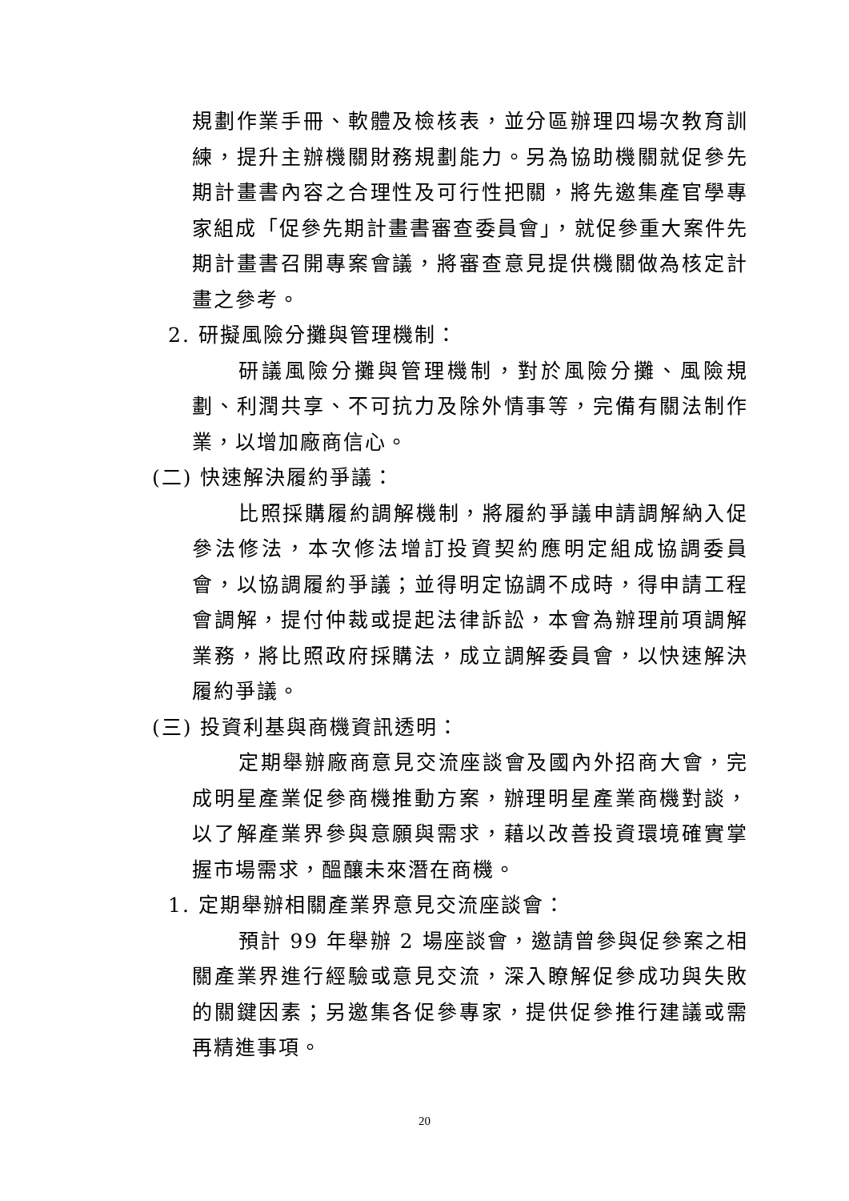規劃作業手冊、軟體及檢核表，並分區辦理四場次教育訓練，提升主辦機關財務規劃能力。另為協助機關就促參先期計畫書內容之合理性及可行性把關，將先邀集產官學專家組成「促參先期計畫書審查委員會」，就促參重大案件先期計畫書召開專案會議，將審查意見提供機關做為核定計畫之參考。
2. 研擬風險分攤與管理機制：
研議風險分攤與管理機制，對於風險分攤、風險規劃、利潤共享、不可抗力及除外情事等，完備有關法制作業，以增加廠商信心。
(二) 快速解決履約爭議：
比照採購履約調解機制，將履約爭議申請調解納入促參法修法，本次修法增訂投資契約應明定組成協調委員會，以協調履約爭議；並得明定協調不成時，得申請工程會調解，提付仲裁或提起法律訴訟，本會為辦理前項調解業務，將比照政府採購法，成立調解委員會，以快速解決履約爭議。
(三) 投資利基與商機資訊透明：
定期舉辦廠商意見交流座談會及國內外招商大會，完成明星產業促參商機推動方案，辦理明星產業商機對談，以了解產業界參與意願與需求，藉以改善投資環境確實掌握市場需求，醞釀未來潛在商機。
1. 定期舉辦相關產業界意見交流座談會：
預計 99 年舉辦 2 場座談會，邀請曾參與促參案之相關產業界進行經驗或意見交流，深入瞭解促參成功與失敗的關鍵因素；另邀集各促參專家，提供促參推行建議或需再精進事項。
20